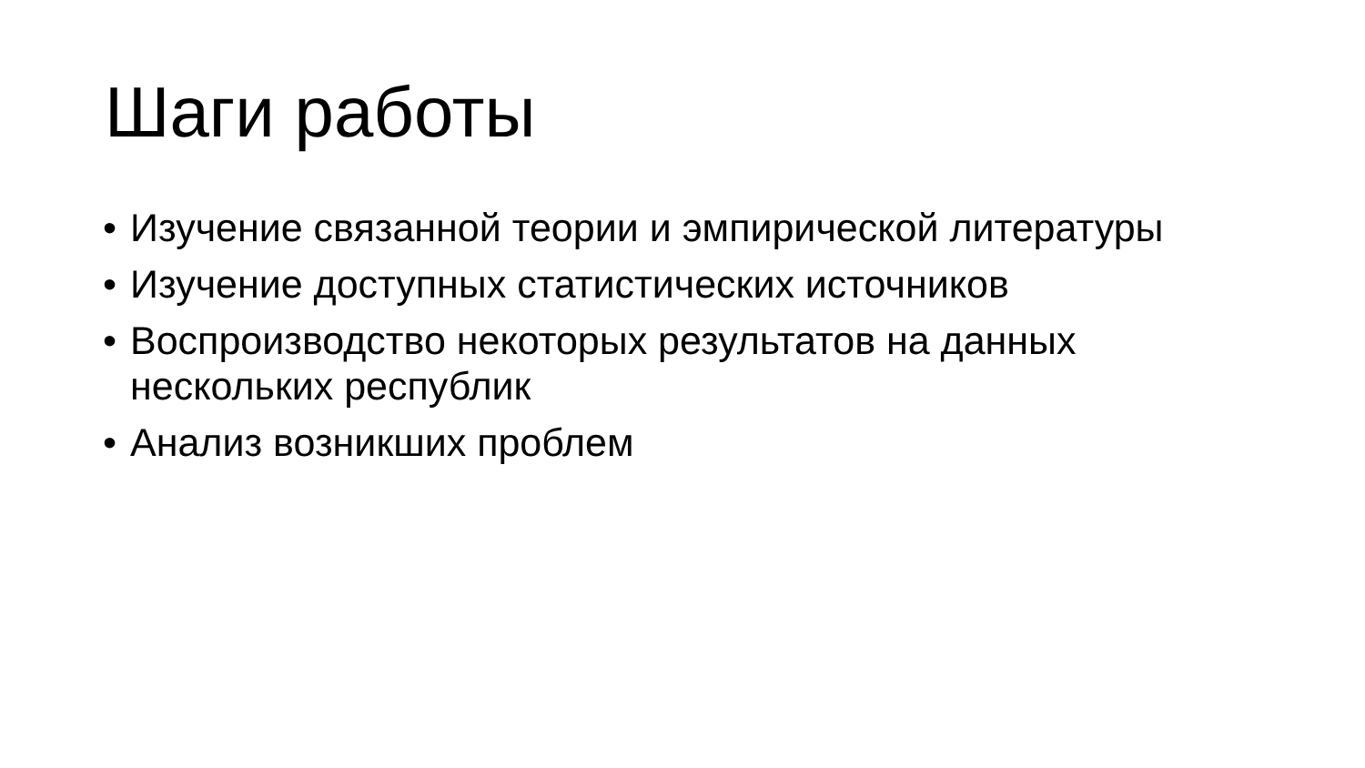Шаги работы
• Изучение связанной теории и эмпирической литературы
• Изучение доступных статистических источников
• Воспроизводство некоторых результатов на данных нескольких республик
• Анализ возникших проблем